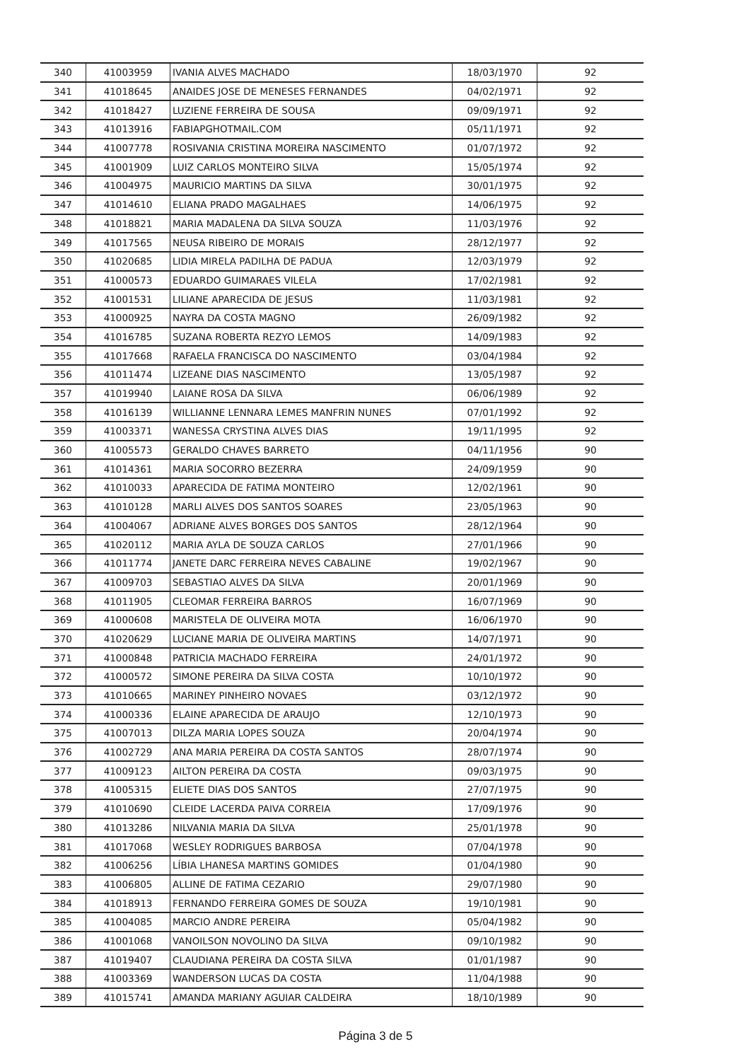| 340 | 41003959 | IVANIA ALVES MACHADO | 18/03/1970 | 92 |
| 341 | 41018645 | ANAIDES JOSE DE MENESES FERNANDES | 04/02/1971 | 92 |
| 342 | 41018427 | LUZIENE FERREIRA DE SOUSA | 09/09/1971 | 92 |
| 343 | 41013916 | FABIAPGHOTMAIL.COM | 05/11/1971 | 92 |
| 344 | 41007778 | ROSIVANIA CRISTINA MOREIRA NASCIMENTO | 01/07/1972 | 92 |
| 345 | 41001909 | LUIZ CARLOS MONTEIRO SILVA | 15/05/1974 | 92 |
| 346 | 41004975 | MAURICIO MARTINS DA SILVA | 30/01/1975 | 92 |
| 347 | 41014610 | ELIANA PRADO MAGALHAES | 14/06/1975 | 92 |
| 348 | 41018821 | MARIA MADALENA DA SILVA SOUZA | 11/03/1976 | 92 |
| 349 | 41017565 | NEUSA RIBEIRO DE MORAIS | 28/12/1977 | 92 |
| 350 | 41020685 | LIDIA MIRELA PADILHA DE PADUA | 12/03/1979 | 92 |
| 351 | 41000573 | EDUARDO GUIMARAES VILELA | 17/02/1981 | 92 |
| 352 | 41001531 | LILIANE APARECIDA DE JESUS | 11/03/1981 | 92 |
| 353 | 41000925 | NAYRA DA COSTA MAGNO | 26/09/1982 | 92 |
| 354 | 41016785 | SUZANA ROBERTA REZYO LEMOS | 14/09/1983 | 92 |
| 355 | 41017668 | RAFAELA FRANCISCA DO NASCIMENTO | 03/04/1984 | 92 |
| 356 | 41011474 | LIZEANE DIAS NASCIMENTO | 13/05/1987 | 92 |
| 357 | 41019940 | LAIANE ROSA DA SILVA | 06/06/1989 | 92 |
| 358 | 41016139 | WILLIANNE LENNARA LEMES MANFRIN NUNES | 07/01/1992 | 92 |
| 359 | 41003371 | WANESSA CRYSTINA ALVES DIAS | 19/11/1995 | 92 |
| 360 | 41005573 | GERALDO CHAVES BARRETO | 04/11/1956 | 90 |
| 361 | 41014361 | MARIA SOCORRO BEZERRA | 24/09/1959 | 90 |
| 362 | 41010033 | APARECIDA DE FATIMA MONTEIRO | 12/02/1961 | 90 |
| 363 | 41010128 | MARLI ALVES DOS SANTOS SOARES | 23/05/1963 | 90 |
| 364 | 41004067 | ADRIANE ALVES BORGES DOS SANTOS | 28/12/1964 | 90 |
| 365 | 41020112 | MARIA AYLA DE SOUZA CARLOS | 27/01/1966 | 90 |
| 366 | 41011774 | JANETE DARC FERREIRA NEVES CABALINE | 19/02/1967 | 90 |
| 367 | 41009703 | SEBASTIAO ALVES DA SILVA | 20/01/1969 | 90 |
| 368 | 41011905 | CLEOMAR FERREIRA BARROS | 16/07/1969 | 90 |
| 369 | 41000608 | MARISTELA DE OLIVEIRA MOTA | 16/06/1970 | 90 |
| 370 | 41020629 | LUCIANE MARIA DE OLIVEIRA MARTINS | 14/07/1971 | 90 |
| 371 | 41000848 | PATRICIA MACHADO FERREIRA | 24/01/1972 | 90 |
| 372 | 41000572 | SIMONE PEREIRA DA SILVA COSTA | 10/10/1972 | 90 |
| 373 | 41010665 | MARINEY PINHEIRO NOVAES | 03/12/1972 | 90 |
| 374 | 41000336 | ELAINE APARECIDA DE ARAUJO | 12/10/1973 | 90 |
| 375 | 41007013 | DILZA MARIA LOPES SOUZA | 20/04/1974 | 90 |
| 376 | 41002729 | ANA MARIA PEREIRA DA COSTA SANTOS | 28/07/1974 | 90 |
| 377 | 41009123 | AILTON PEREIRA DA COSTA | 09/03/1975 | 90 |
| 378 | 41005315 | ELIETE DIAS DOS SANTOS | 27/07/1975 | 90 |
| 379 | 41010690 | CLEIDE LACERDA PAIVA CORREIA | 17/09/1976 | 90 |
| 380 | 41013286 | NILVANIA MARIA DA SILVA | 25/01/1978 | 90 |
| 381 | 41017068 | WESLEY RODRIGUES BARBOSA | 07/04/1978 | 90 |
| 382 | 41006256 | LÍBIA LHANESA MARTINS GOMIDES | 01/04/1980 | 90 |
| 383 | 41006805 | ALLINE DE FATIMA CEZARIO | 29/07/1980 | 90 |
| 384 | 41018913 | FERNANDO FERREIRA GOMES DE SOUZA | 19/10/1981 | 90 |
| 385 | 41004085 | MARCIO ANDRE PEREIRA | 05/04/1982 | 90 |
| 386 | 41001068 | VANOILSON NOVOLINO DA SILVA | 09/10/1982 | 90 |
| 387 | 41019407 | CLAUDIANA PEREIRA DA COSTA SILVA | 01/01/1987 | 90 |
| 388 | 41003369 | WANDERSON LUCAS DA COSTA | 11/04/1988 | 90 |
| 389 | 41015741 | AMANDA MARIANY AGUIAR CALDEIRA | 18/10/1989 | 90 |
Página 3 de 5